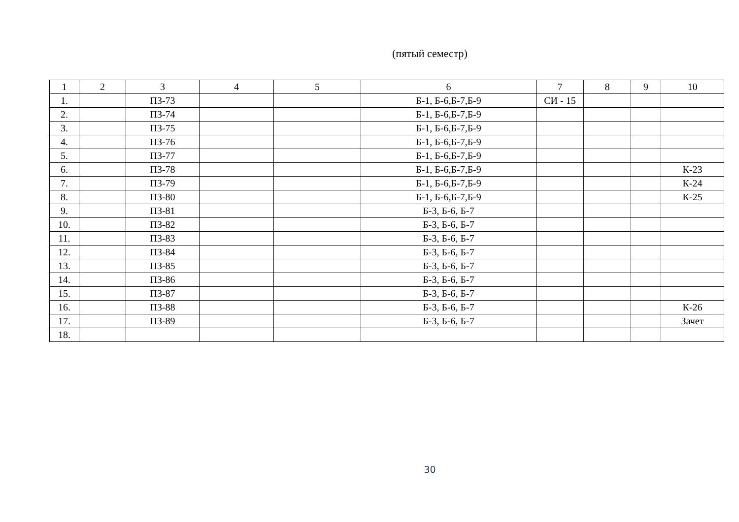(пятый семестр)
| 1 | 2 | 3 | 4 | 5 | 6 | 7 | 8 | 9 | 10 |
| --- | --- | --- | --- | --- | --- | --- | --- | --- | --- |
| 1. | | ПЗ-73 | | | Б-1, Б-6,Б-7,Б-9 | СИ - 15 | | | |
| 2. | | ПЗ-74 | | | Б-1, Б-6,Б-7,Б-9 | | | | |
| 3. | | ПЗ-75 | | | Б-1, Б-6,Б-7,Б-9 | | | | |
| 4. | | ПЗ-76 | | | Б-1, Б-6,Б-7,Б-9 | | | | |
| 5. | | ПЗ-77 | | | Б-1, Б-6,Б-7,Б-9 | | | | |
| 6. | | ПЗ-78 | | | Б-1, Б-6,Б-7,Б-9 | | | | К-23 |
| 7. | | ПЗ-79 | | | Б-1, Б-6,Б-7,Б-9 | | | | К-24 |
| 8. | | ПЗ-80 | | | Б-1, Б-6,Б-7,Б-9 | | | | К-25 |
| 9. | | ПЗ-81 | | | Б-3, Б-6, Б-7 | | | | |
| 10. | | ПЗ-82 | | | Б-3, Б-6, Б-7 | | | | |
| 11. | | ПЗ-83 | | | Б-3, Б-6, Б-7 | | | | |
| 12. | | ПЗ-84 | | | Б-3, Б-6, Б-7 | | | | |
| 13. | | ПЗ-85 | | | Б-3, Б-6, Б-7 | | | | |
| 14. | | ПЗ-86 | | | Б-3, Б-6, Б-7 | | | | |
| 15. | | ПЗ-87 | | | Б-3, Б-6, Б-7 | | | | |
| 16. | | ПЗ-88 | | | Б-3, Б-6, Б-7 | | | | К-26 |
| 17. | | ПЗ-89 | | | Б-3, Б-6, Б-7 | | | | Зачет |
| 18. | | | | | | | | | |
30